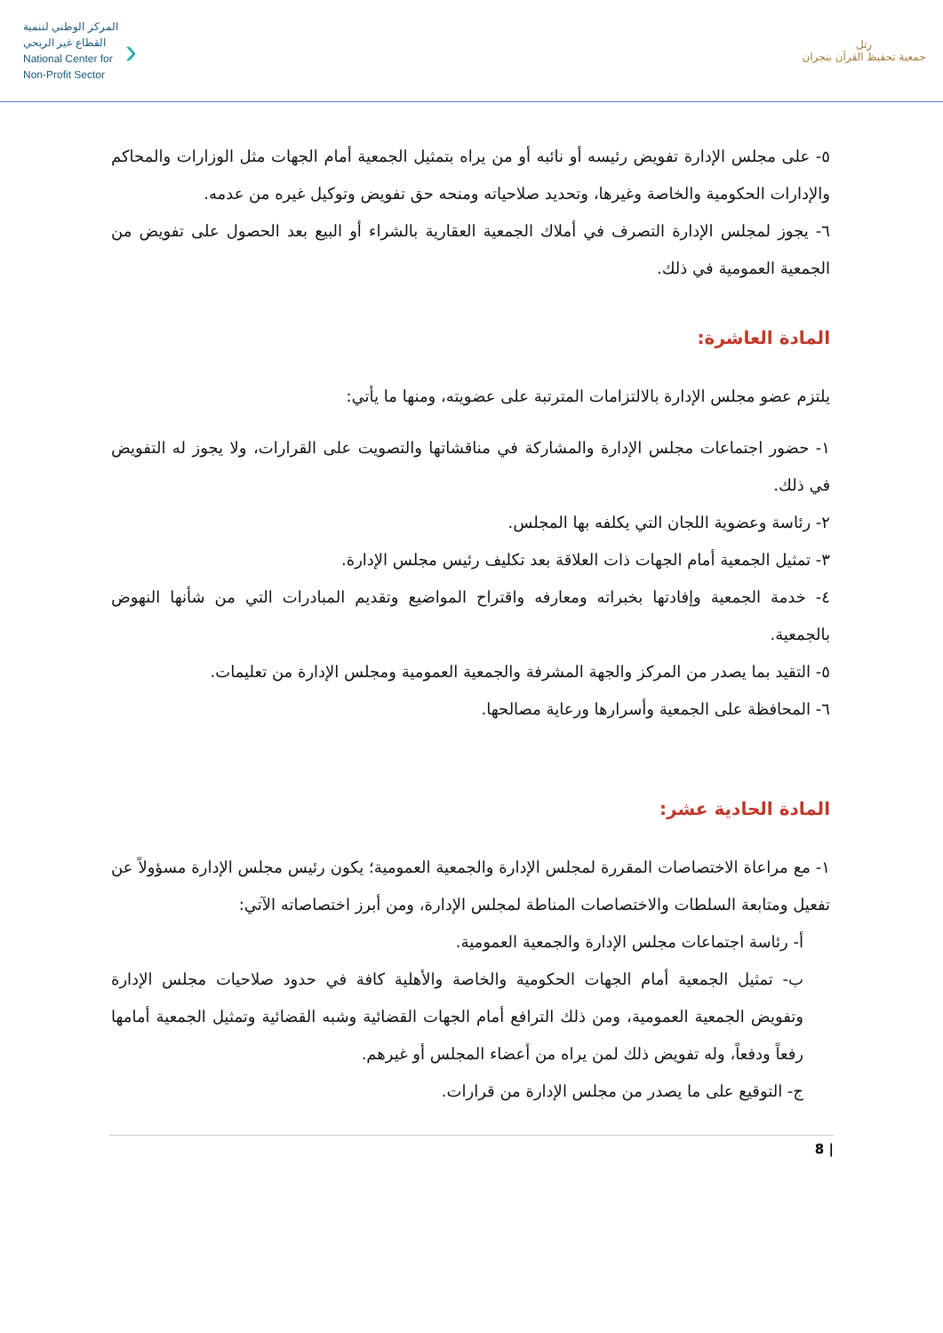المركز الوطني لتنمية
القطاع غير الربحي
National Center for
Non-Profit Sector
›
رتل
جمعية تحفيظ القرآن بنجران
٥- على مجلس الإدارة تفويض رئيسه أو نائبه أو من يراه بتمثيل الجمعية أمام الجهات مثل الوزارات والمحاكم والإدارات الحكومية والخاصة وغيرها، وتحديد صلاحياته ومنحه حق تفويض وتوكيل غيره من عدمه.
٦- يجوز لمجلس الإدارة التصرف في أملاك الجمعية العقارية بالشراء أو البيع بعد الحصول على تفويض من الجمعية العمومية في ذلك.
المادة العاشرة:
يلتزم عضو مجلس الإدارة بالالتزامات المترتبة على عضويته، ومنها ما يأتي:
١- حضور اجتماعات مجلس الإدارة والمشاركة في مناقشاتها والتصويت على القرارات، ولا يجوز له التفويض في ذلك.
٢- رئاسة وعضوية اللجان التي يكلفه بها المجلس.
٣- تمثيل الجمعية أمام الجهات ذات العلاقة بعد تكليف رئيس مجلس الإدارة.
٤- خدمة الجمعية وإفادتها بخبراته ومعارفه واقتراح المواضيع وتقديم المبادرات التي من شأنها النهوض بالجمعية.
٥- التقيد بما يصدر من المركز والجهة المشرفة والجمعية العمومية ومجلس الإدارة من تعليمات.
٦- المحافظة على الجمعية وأسرارها ورعاية مصالحها.
المادة الحادية عشر:
١- مع مراعاة الاختصاصات المقررة لمجلس الإدارة والجمعية العمومية؛ يكون رئيس مجلس الإدارة مسؤولاً عن تفعيل ومتابعة السلطات والاختصاصات المناطة لمجلس الإدارة، ومن أبرز اختصاصاته الآتي:
أ- رئاسة اجتماعات مجلس الإدارة والجمعية العمومية.
ب- تمثيل الجمعية أمام الجهات الحكومية والخاصة والأهلية كافة في حدود صلاحيات مجلس الإدارة وتفويض الجمعية العمومية، ومن ذلك الترافع أمام الجهات القضائية وشبه القضائية وتمثيل الجمعية أمامها رفعاً ودفعاً، وله تفويض ذلك لمن يراه من أعضاء المجلس أو غيرهم.
ج- التوقيع على ما يصدر من مجلس الإدارة من قرارات.
8 |